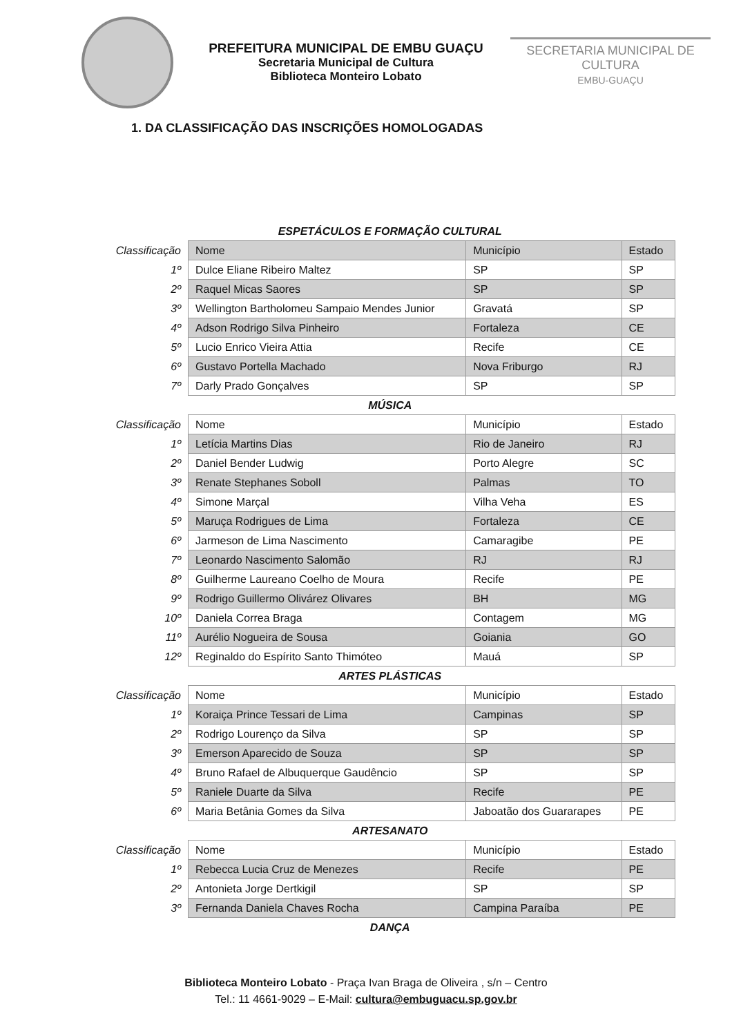PREFEITURA MUNICIPAL DE EMBU GUAÇU
Secretaria Municipal de Cultura
Biblioteca Monteiro Lobato
SECRETARIA MUNICIPAL DE CULTURA
EMBU-GUAÇU
1. DA CLASSIFICAÇÃO DAS INSCRIÇÕES HOMOLOGADAS
| ESPETÁCULOS E FORMAÇÃO CULTURAL | | | |
| Classificação | Nome | Município | Estado |
| 1º | Dulce Eliane Ribeiro Maltez | SP | SP |
| 2º | Raquel Micas Saores | SP | SP |
| 3º | Wellington Bartholomeu Sampaio Mendes Junior | Gravatá | SP |
| 4º | Adson Rodrigo Silva Pinheiro | Fortaleza | CE |
| 5º | Lucio Enrico Vieira Attia | Recife | CE |
| 6º | Gustavo Portella Machado | Nova Friburgo | RJ |
| 7º | Darly Prado Gonçalves | SP | SP |
| MÚSICA | | | |
| Classificação | Nome | Município | Estado |
| 1º | Letícia Martins Dias | Rio de Janeiro | RJ |
| 2º | Daniel Bender Ludwig | Porto Alegre | SC |
| 3º | Renate Stephanes Soboll | Palmas | TO |
| 4º | Simone Marçal | Vilha Veha | ES |
| 5º | Maruça Rodrigues de Lima | Fortaleza | CE |
| 6º | Jarmeson de Lima Nascimento | Camaragibe | PE |
| 7º | Leonardo Nascimento Salomão | RJ | RJ |
| 8º | Guilherme Laureano Coelho de Moura | Recife | PE |
| 9º | Rodrigo Guillermo Olivárez Olivares | BH | MG |
| 10º | Daniela Correa Braga | Contagem | MG |
| 11º | Aurélio Nogueira de Sousa | Goiania | GO |
| 12º | Reginaldo do Espírito Santo Thimóteo | Mauá | SP |
| ARTES PLÁSTICAS | | | |
| Classificação | Nome | Município | Estado |
| 1º | Koraiça Prince Tessari de Lima | Campinas | SP |
| 2º | Rodrigo Lourenço da Silva | SP | SP |
| 3º | Emerson Aparecido de Souza | SP | SP |
| 4º | Bruno Rafael de Albuquerque Gaudêncio | SP | SP |
| 5º | Raniele Duarte da Silva | Recife | PE |
| 6º | Maria Betânia Gomes da Silva | Jaboatão dos Guararapes | PE |
| ARTESANATO | | | |
| Classificação | Nome | Município | Estado |
| 1º | Rebecca Lucia Cruz de Menezes | Recife | PE |
| 2º | Antonieta Jorge Dertkigil | SP | SP |
| 3º | Fernanda Daniela Chaves Rocha | Campina Paraíba | PE |
| DANÇA | | | |
Biblioteca Monteiro Lobato - Praça Ivan Braga de Oliveira , s/n – Centro
Tel.: 11 4661-9029 – E-Mail: cultura@embuguacu.sp.gov.br